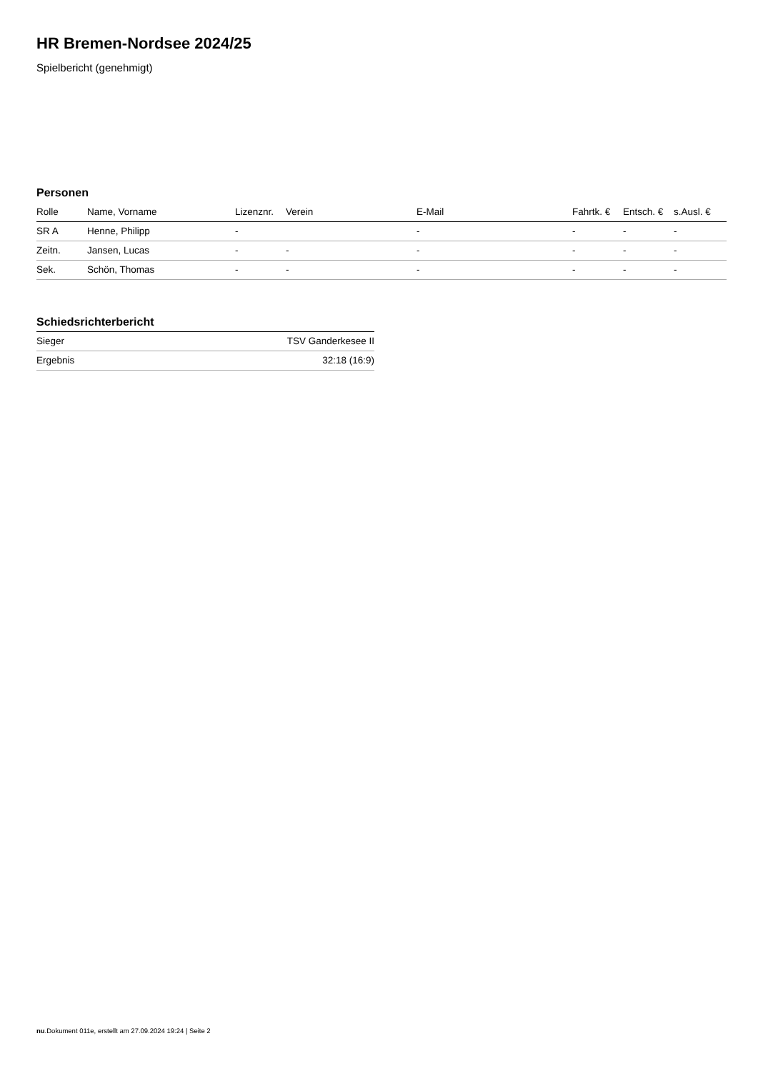HR Bremen-Nordsee 2024/25
Spielbericht (genehmigt)
Personen
| Rolle | Name, Vorname | Lizenznr. | Verein | E-Mail | Fahrtk. € | Entsch. € | s.Ausl. € |
| --- | --- | --- | --- | --- | --- | --- | --- |
| SR A | Henne, Philipp | - | | - | - | - | - |
| Zeitn. | Jansen, Lucas | - | - | - | - | - | - |
| Sek. | Schön, Thomas | - | - | - | - | - | - |
Schiedsrichterbericht
| Sieger | TSV Ganderkesee II |
| Ergebnis | 32:18 (16:9) |
nu.Dokument 011e, erstellt am 27.09.2024 19:24 | Seite 2